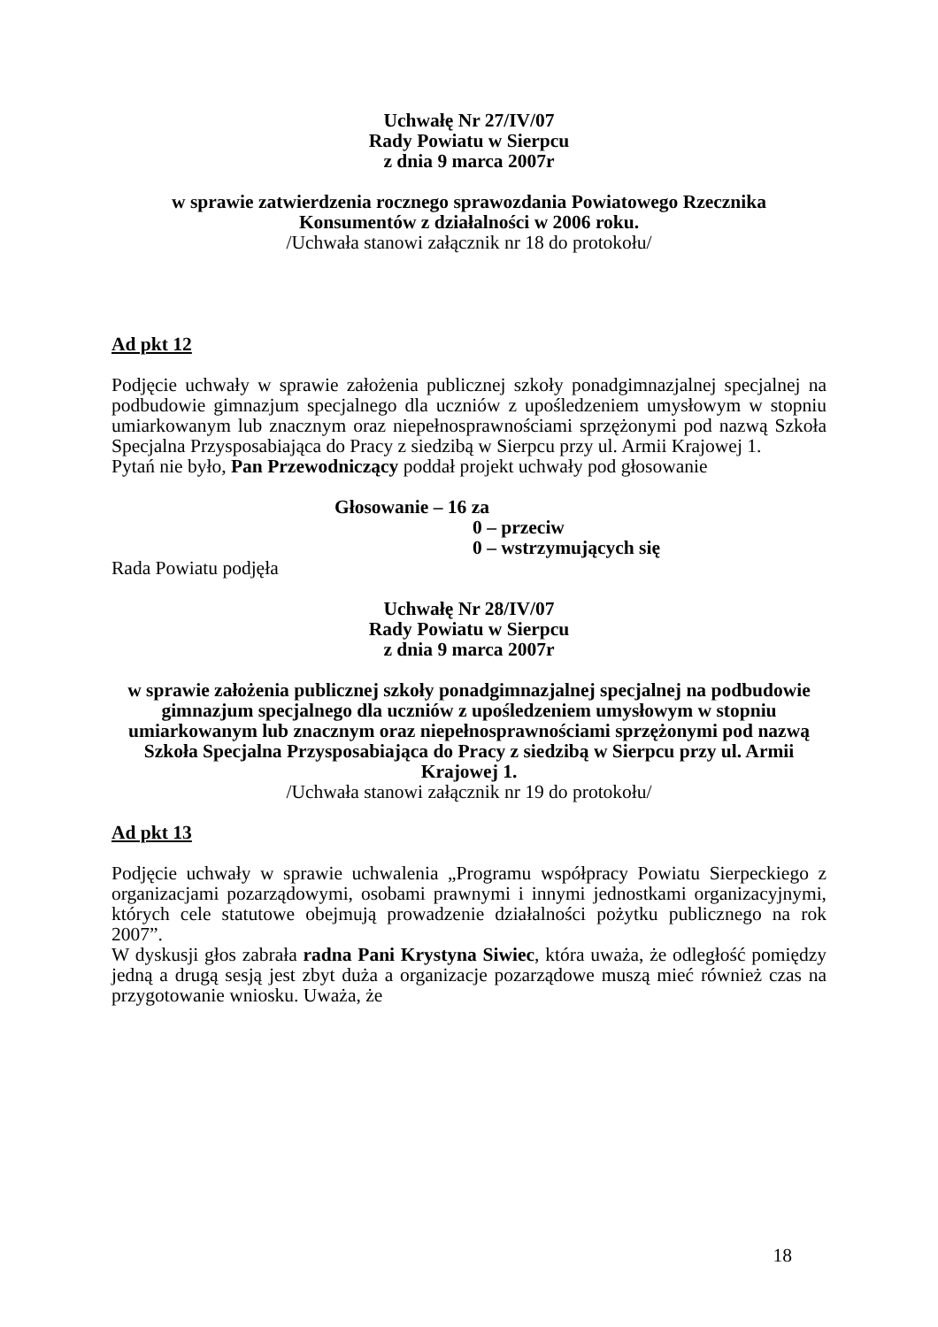Uchwałę Nr 27/IV/07
Rady Powiatu w Sierpcu
z dnia 9 marca 2007r
w sprawie zatwierdzenia rocznego sprawozdania Powiatowego Rzecznika Konsumentów z działalności w 2006 roku.
/Uchwała stanowi załącznik nr 18 do protokołu/
Ad pkt 12
Podjęcie uchwały w sprawie założenia publicznej szkoły ponadgimnazjalnej specjalnej na podbudowie gimnazjum specjalnego dla uczniów z upośledzeniem umysłowym w stopniu umiarkowanym lub znacznym oraz niepełnosprawnościami sprzężonymi pod nazwą Szkoła Specjalna Przysposabiająca do Pracy z siedzibą w Sierpcu przy ul. Armii Krajowej 1.
Pytań nie było, Pan Przewodniczący poddał projekt uchwały pod głosowanie
Głosowanie – 16 za
0 – przeciw
0 – wstrzymujących się
Rada Powiatu podjęła
Uchwałę Nr 28/IV/07
Rady Powiatu w Sierpcu
z dnia 9 marca 2007r
w sprawie założenia publicznej szkoły ponadgimnazjalnej specjalnej na podbudowie gimnazjum specjalnego dla uczniów z upośledzeniem umysłowym w stopniu umiarkowanym lub znacznym oraz niepełnosprawnościami sprzężonymi pod nazwą Szkoła Specjalna Przysposabiająca do Pracy z siedzibą w Sierpcu przy ul. Armii Krajowej 1.
/Uchwała stanowi załącznik nr 19 do protokołu/
Ad pkt 13
Podjęcie uchwały w sprawie uchwalenia „Programu współpracy Powiatu Sierpeckiego z organizacjami pozarządowymi, osobami prawnymi i innymi jednostkami organizacyjnymi, których cele statutowe obejmują prowadzenie działalności pożytku publicznego na rok 2007”.
W dyskusji głos zabrała radna Pani Krystyna Siwiec, która uważa, że odległość pomiędzy jedną a drugą sesją jest zbyt duża a organizacje pozarządowe muszą mieć również czas na przygotowanie wniosku. Uważa, że
18